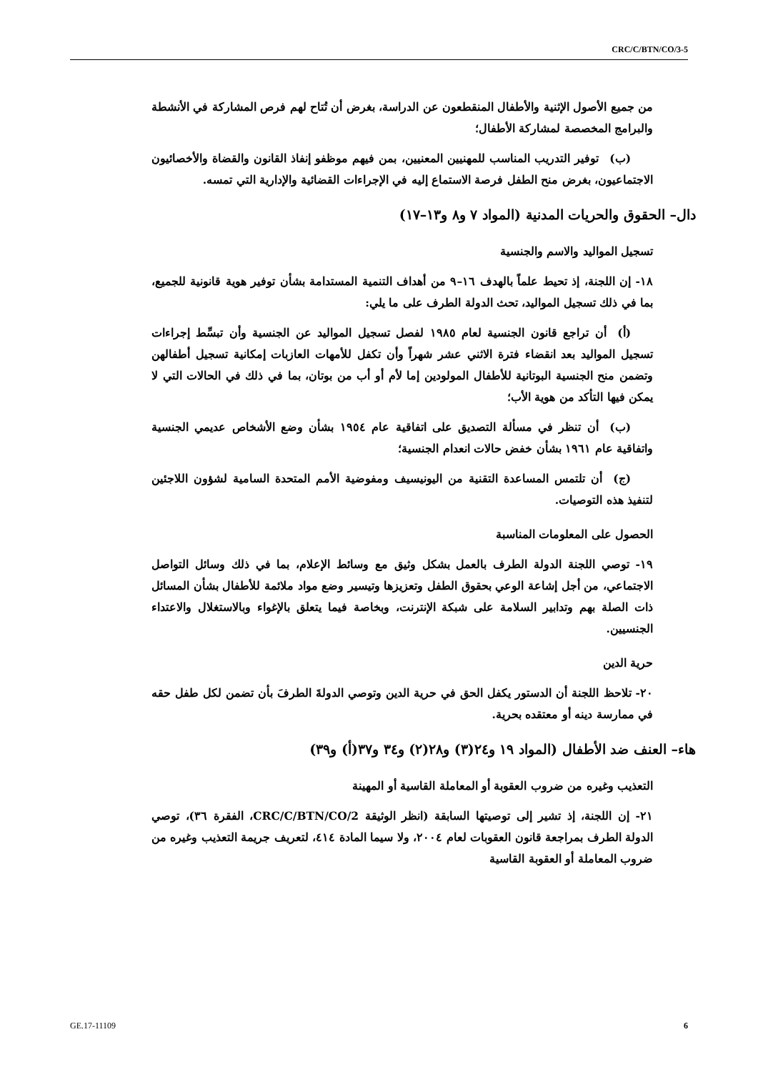CRC/C/BTN/CO/3-5
من جميع الأصول الإثنية والأطفال المنقطعون عن الدراسة، بغرض أن تُتاح لهم فرص المشاركة في الأنشطة والبرامج المخصصة لمشاركة الأطفال؛
  (ب) توفير التدريب المناسب للمهنيين المعنيين، بمن فيهم موظفو إنفاذ القانون والقضاة والأخصائيون الاجتماعيون، بغرض منح الطفل فرصة الاستماع إليه في الإجراءات القضائية والإدارية التي تمسه.
دال– الحقوق والحريات المدنية (المواد ٧ و٨ و١٣–١٧)
تسجيل المواليد والاسم والجنسية
١٨- إن اللجنة، إذ تحيط علماً بالهدف ١٦–٩ من أهداف التنمية المستدامة بشأن توفير هوية قانونية للجميع، بما في ذلك تسجيل المواليد، تحث الدولة الطرف على ما يلي:
  (أ) أن تراجع قانون الجنسية لعام ١٩٨٥ لفصل تسجيل المواليد عن الجنسية وأن تبسِّط إجراءات تسجيل المواليد بعد انقضاء فترة الاثني عشر شهراً وأن تكفل للأمهات العازبات إمكانية تسجيل أطفالهن وتضمن منح الجنسية البوتانية للأطفال المولودين إما لأم أو أب من بوتان، بما في ذلك في الحالات التي لا يمكن فيها التأكد من هوية الأب؛
  (ب) أن تنظر في مسألة التصديق على اتفاقية عام ١٩٥٤ بشأن وضع الأشخاص عديمي الجنسية واتفاقية عام ١٩٦١ بشأن خفض حالات انعدام الجنسية؛
  (ج) أن تلتمس المساعدة التقنية من اليونيسيف ومفوضية الأمم المتحدة السامية لشؤون اللاجئين لتنفيذ هذه التوصيات.
الحصول على المعلومات المناسبة
١٩- توصي اللجنة الدولة الطرف بالعمل بشكل وثيق مع وسائط الإعلام، بما في ذلك وسائل التواصل الاجتماعي، من أجل إشاعة الوعي بحقوق الطفل وتعزيزها وتيسير وضع مواد ملائمة للأطفال بشأن المسائل ذات الصلة بهم وتدابير السلامة على شبكة الإنترنت، وبخاصة فيما يتعلق بالإغواء وبالاستغلال والاعتداء الجنسيين.
حرية الدين
٢٠- تلاحظ اللجنة أن الدستور يكفل الحق في حرية الدين وتوصي الدولةَ الطرفَ بأن تضمن لكل طفل حقه في ممارسة دينه أو معتقده بحرية.
هاء– العنف ضد الأطفال (المواد ١٩ و٢٤(٣) و٢٨(٢) و٣٤ و٣٧(أ) و٣٩)
التعذيب وغيره من ضروب العقوبة أو المعاملة القاسية أو المهينة
٢١- إن اللجنة، إذ تشير إلى توصيتها السابقة (انظر الوثيقة CRC/C/BTN/CO/2، الفقرة ٣٦)، توصي الدولة الطرف بمراجعة قانون العقوبات لعام ٢٠٠٤، ولا سيما المادة ٤١٤، لتعريف جريمة التعذيب وغيره من ضروب المعاملة أو العقوبة القاسية
GE.17-11109 6